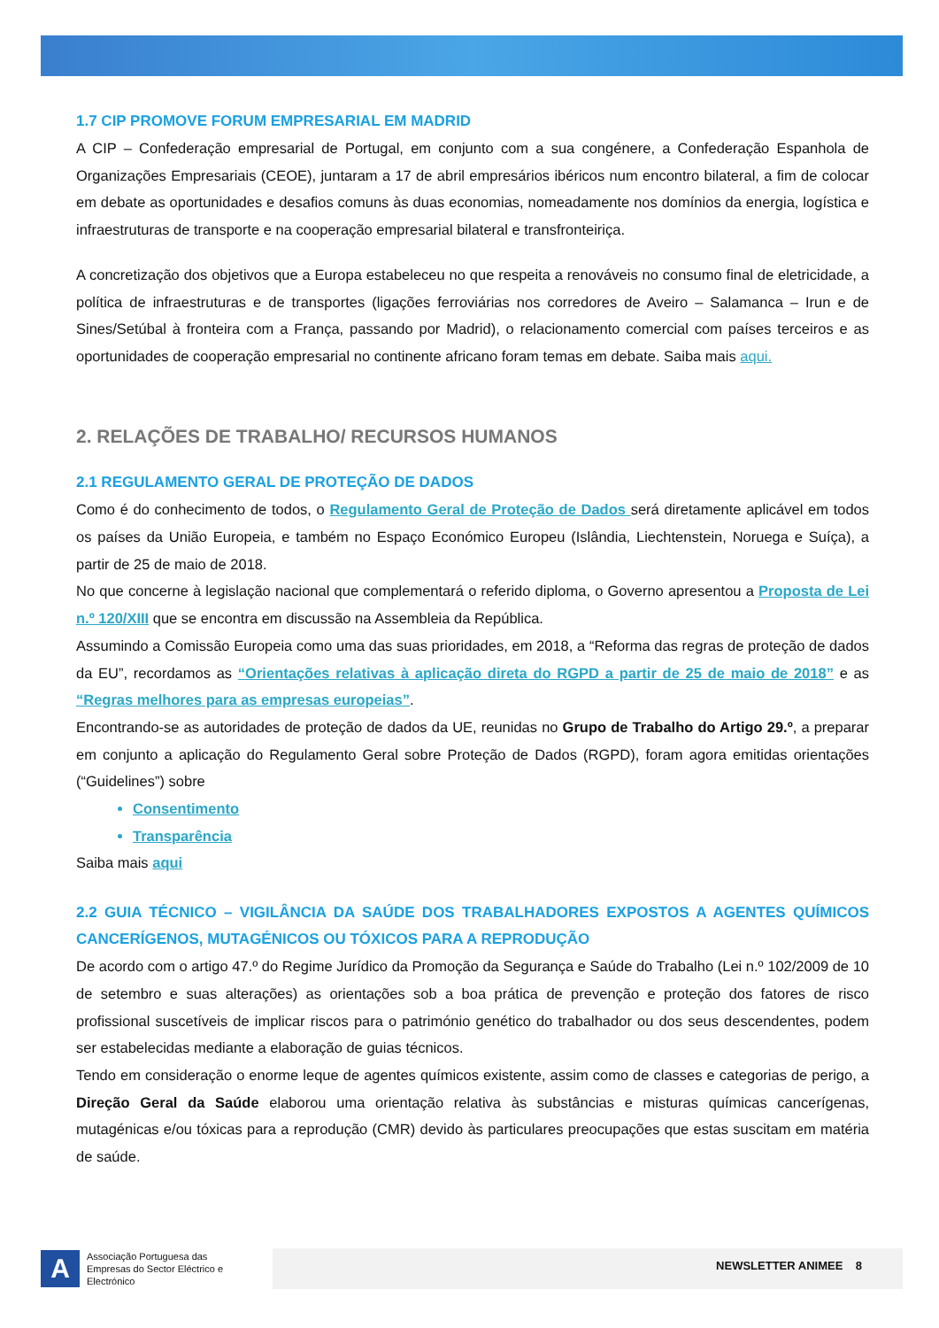1.7 CIP PROMOVE FORUM EMPRESARIAL EM MADRID
A CIP – Confederação empresarial de Portugal, em conjunto com a sua congénere, a Confederação Espanhola de Organizações Empresariais (CEOE), juntaram a 17 de abril empresários ibéricos num encontro bilateral, a fim de colocar em debate as oportunidades e desafios comuns às duas economias, nomeadamente nos domínios da energia, logística e infraestruturas de transporte e na cooperação empresarial bilateral e transfronteiriça.
A concretização dos objetivos que a Europa estabeleceu no que respeita a renováveis no consumo final de eletricidade, a política de infraestruturas e de transportes (ligações ferroviárias nos corredores de Aveiro – Salamanca – Irun e de Sines/Setúbal à fronteira com a França, passando por Madrid), o relacionamento comercial com países terceiros e as oportunidades de cooperação empresarial no continente africano foram temas em debate. Saiba mais aqui.
2. RELAÇÕES DE TRABALHO/ RECURSOS HUMANOS
2.1 REGULAMENTO GERAL DE PROTEÇÃO DE DADOS
Como é do conhecimento de todos, o Regulamento Geral de Proteção de Dados será diretamente aplicável em todos os países da União Europeia, e também no Espaço Económico Europeu (Islândia, Liechtenstein, Noruega e Suíça), a partir de 25 de maio de 2018.
No que concerne à legislação nacional que complementará o referido diploma, o Governo apresentou a Proposta de Lei n.º 120/XIII que se encontra em discussão na Assembleia da República.
Assumindo a Comissão Europeia como uma das suas prioridades, em 2018, a “Reforma das regras de proteção de dados da EU”, recordamos as “Orientações relativas à aplicação direta do RGPD a partir de 25 de maio de 2018” e as “Regras melhores para as empresas europeias”.
Encontrando-se as autoridades de proteção de dados da UE, reunidas no Grupo de Trabalho do Artigo 29.º, a preparar em conjunto a aplicação do Regulamento Geral sobre Proteção de Dados (RGPD), foram agora emitidas orientações (“Guidelines”) sobre
Consentimento
Transparência
Saiba mais aqui
2.2 GUIA TÉCNICO – VIGILÂNCIA DA SAÚDE DOS TRABALHADORES EXPOSTOS A AGENTES QUÍMICOS CANCERÍGENOS, MUTAGÉNICOS OU TÓXICOS PARA A REPRODUÇÃO
De acordo com o artigo 47.º do Regime Jurídico da Promoção da Segurança e Saúde do Trabalho (Lei n.º 102/2009 de 10 de setembro e suas alterações) as orientações sob a boa prática de prevenção e proteção dos fatores de risco profissional suscetíveis de implicar riscos para o património genético do trabalhador ou dos seus descendentes, podem ser estabelecidas mediante a elaboração de guias técnicos.
Tendo em consideração o enorme leque de agentes químicos existente, assim como de classes e categorias de perigo, a Direção Geral da Saúde elaborou uma orientação relativa às substâncias e misturas químicas cancerígenas, mutagénicas e/ou tóxicas para a reprodução (CMR) devido às particulares preocupações que estas suscitam em matéria de saúde.
A
Associação Portuguesa das Empresas do Sector Eléctrico e Electrónico
NEWSLETTER ANIMEE 8